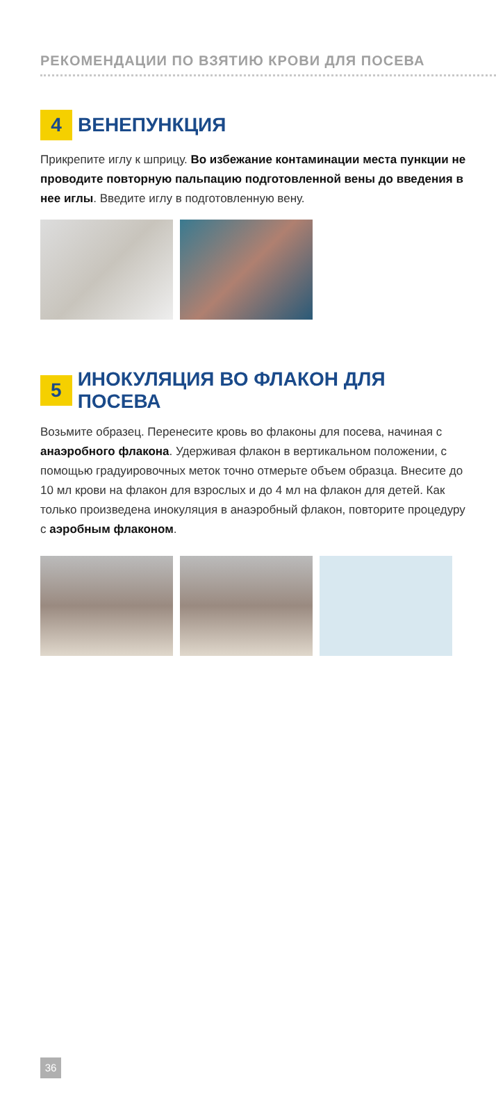РЕКОМЕНДАЦИИ ПО ВЗЯТИЮ КРОВИ ДЛЯ ПОСЕВА
4 ВЕНЕПУНКЦИЯ
Прикрепите иглу к шприцу. Во избежание контаминации места пункции не проводите повторную пальпацию подготовленной вены до введения в нее иглы. Введите иглу в подготовленную вену.
5 ИНОКУЛЯЦИЯ ВО ФЛАКОН ДЛЯ ПОСЕВА
Возьмите образец. Перенесите кровь во флаконы для посева, начиная с анаэробного флакона. Удерживая флакон в вертикальном положении, с помощью градуировочных меток точно отмерьте объем образца. Внесите до 10 мл крови на флакон для взрослых и до 4 мл на флакон для детей. Как только произведена инокуляция в анаэробный флакон, повторите процедуру с аэробным флаконом.
36